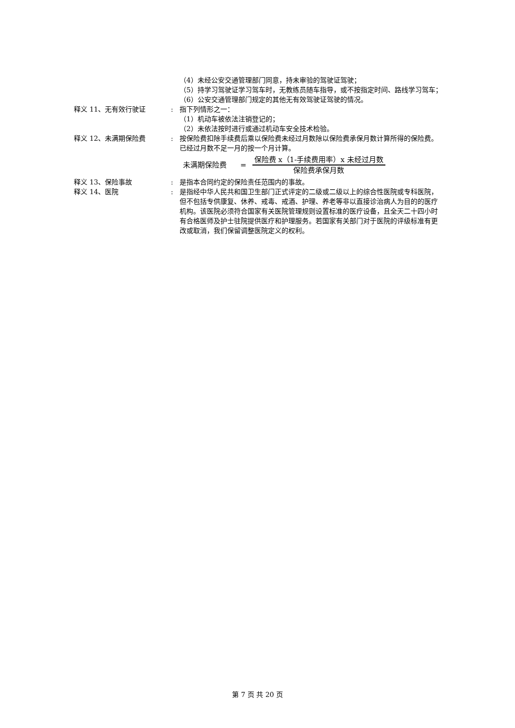（4）未经公安交通管理部门同意，持未审验的驾驶证驾驶；
（5）持学习驾驶证学习驾车时，无教练员随车指导，或不按指定时间、路线学习驾车；
（6）公安交通管理部门规定的其他无有效驾驶证驾驶的情况。
释义 11、无有效行驶证 : 指下列情形之一：
（1）机动车被依法注销登记的；
（2）未依法按时进行或通过机动车安全技术检验。
释义 12、未满期保险费 : 按保险费扣除手续费后乘以保险费未经过月数除以保险费承保月数计算所得的保险费。已经过月数不足一月的按一个月计算。
未满期保险费 =
保险费 x（1-手续费用率）x 未经过月数
保险费承保月数
释义 13、保险事故 : 是指本合同约定的保险责任范围内的事故。
释义 14、医院 : 是指经中华人民共和国卫生部门正式评定的二级或二级以上的综合性医院或专科医院，但不包括专供康复、休养、戒毒、戒酒、护理、养老等非以直接诊治病人为目的的医疗机构。该医院必须符合国家有关医院管理规则设置标准的医疗设备，且全天二十四小时有合格医师及护士驻院提供医疗和护理服务。若国家有关部门对于医院的评级标准有更改或取消，我们保留调整医院定义的权利。
第 7 页 共 20 页